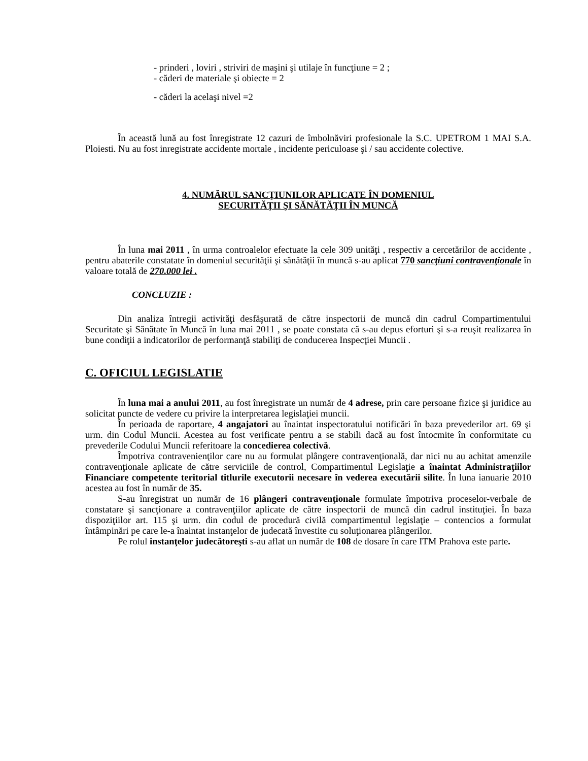- prinderi , loviri , striviri de maşini şi utilaje în funcţiune = 2 ;
- căderi de materiale şi obiecte = 2
- căderi la acelaşi nivel =2
În această lună au fost înregistrate 12 cazuri de îmbolnăviri profesionale la S.C. UPETROM 1 MAI S.A. Ploiesti. Nu au fost inregistrate accidente mortale , incidente periculoase şi / sau accidente colective.
4. NUMĂRUL SANCŢIUNILOR APLICATE ÎN DOMENIUL
SECURITĂŢII ŞI SĂNĂTĂŢII ÎN MUNCĂ
În luna mai 2011 , în urma controalelor efectuate la cele 309 unităţi , respectiv a cercetărilor de accidente , pentru abaterile constatate în domeniul securităţii şi sănătăţii în muncă s-au aplicat 770 sancţiuni contravenţionale în valoare totală de 270.000 lei .
CONCLUZIE :
Din analiza întregii activităţi desfăşurată de către inspectorii de muncă din cadrul Compartimentului Securitate şi Sănătate în Muncă în luna mai 2011 , se poate constata că s-au depus eforturi şi s-a reuşit realizarea în bune condiţii a indicatorilor de performanţă stabiliţi de conducerea Inspecţiei Muncii .
C. OFICIUL LEGISLATIE
În luna mai a anului 2011, au fost înregistrate un număr de 4 adrese, prin care persoane fizice şi juridice au solicitat puncte de vedere cu privire la interpretarea legislaţiei muncii.
În perioada de raportare, 4 angajatori au înaintat inspectoratului notificări în baza prevederilor art. 69 şi urm. din Codul Muncii. Acestea au fost verificate pentru a se stabili dacă au fost întocmite în conformitate cu prevederile Codului Muncii referitoare la concedierea colectivă.
Împotriva contravenienţilor care nu au formulat plângere contravenţională, dar nici nu au achitat amenzile contravenţionale aplicate de către serviciile de control, Compartimentul Legislaţie a înaintat Administraţiilor Financiare competente teritorial titlurile executorii necesare în vederea executării silite. În luna ianuarie 2010 acestea au fost în număr de 35.
S-au înregistrat un număr de 16 plângeri contravenţionale formulate împotriva proceselor-verbale de constatare şi sancţionare a contravenţiilor aplicate de către inspectorii de muncă din cadrul instituţiei. În baza dispoziţiilor art. 115 şi urm. din codul de procedură civilă compartimentul legislaţie – contencios a formulat întâmpinări pe care le-a înaintat instanţelor de judecată învestite cu soluţionarea plângerilor.
Pe rolul instanţelor judecătoreşti s-au aflat un număr de 108 de dosare în care ITM Prahova este parte.